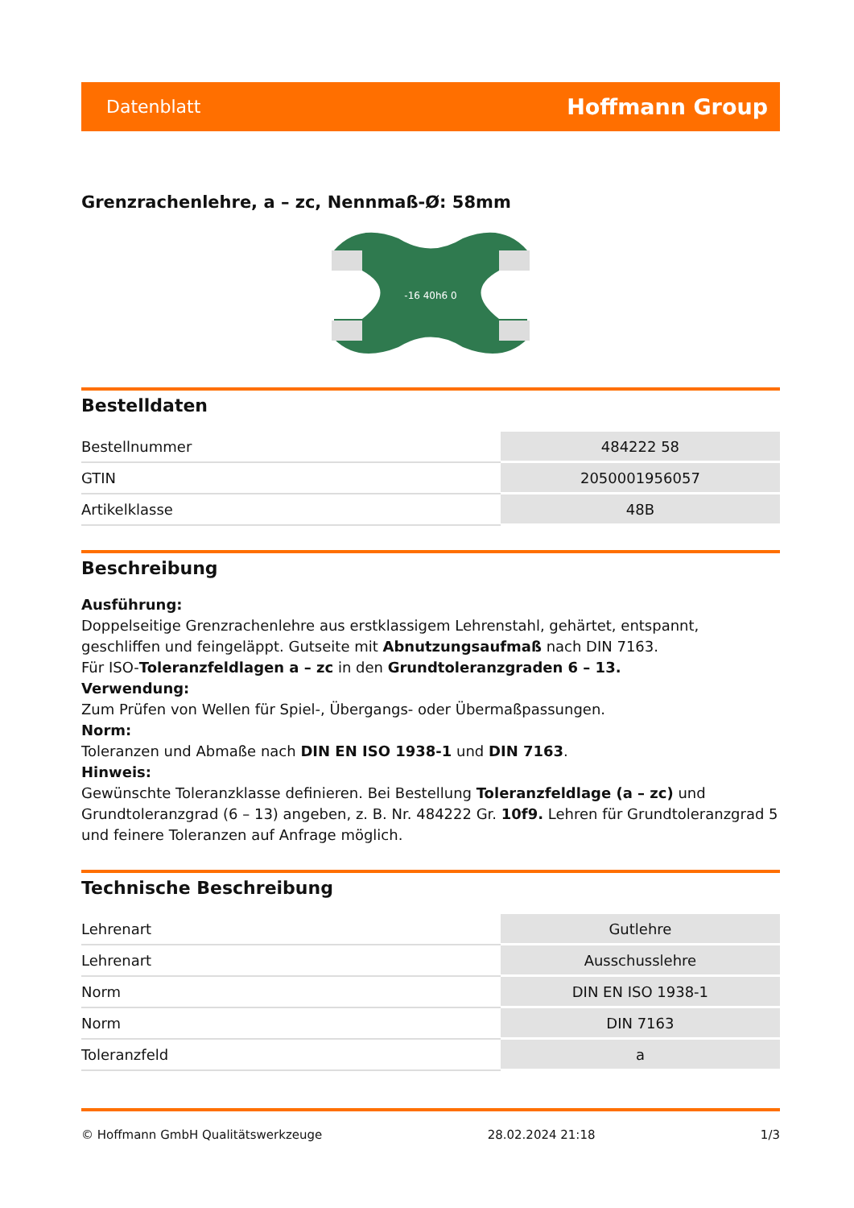Datenblatt Hoffmann Group
Grenzrachenlehre, a – zc, Nennmaß-Ø: 58mm
-16 40h6 0
Bestelldaten
| Bestellnummer | 484222 58 |
| GTIN | 2050001956057 |
| Artikelklasse | 48B |
Beschreibung
Ausführung:
Doppelseitige Grenzrachenlehre aus erstklassigem Lehrenstahl, gehärtet, entspannt, geschliffen und feingeläppt. Gutseite mit Abnutzungsaufmaß nach DIN 7163.
Für ISO-Toleranzfeldlagen a – zc in den Grundtoleranzgraden 6 – 13.
Verwendung:
Zum Prüfen von Wellen für Spiel-, Übergangs- oder Übermaßpassungen.
Norm:
Toleranzen und Abmaße nach DIN EN ISO 1938-1 und DIN 7163.
Hinweis:
Gewünschte Toleranzklasse definieren. Bei Bestellung Toleranzfeldlage (a – zc) und Grundtoleranzgrad (6 – 13) angeben, z. B. Nr. 484222 Gr. 10f9. Lehren für Grundtoleranzgrad 5 und feinere Toleranzen auf Anfrage möglich.
Technische Beschreibung
| Lehrenart | Gutlehre |
| Lehrenart | Ausschusslehre |
| Norm | DIN EN ISO 1938-1 |
| Norm | DIN 7163 |
| Toleranzfeld | a |
© Hoffmann GmbH Qualitätswerkzeuge 28.02.2024 21:18 1/3